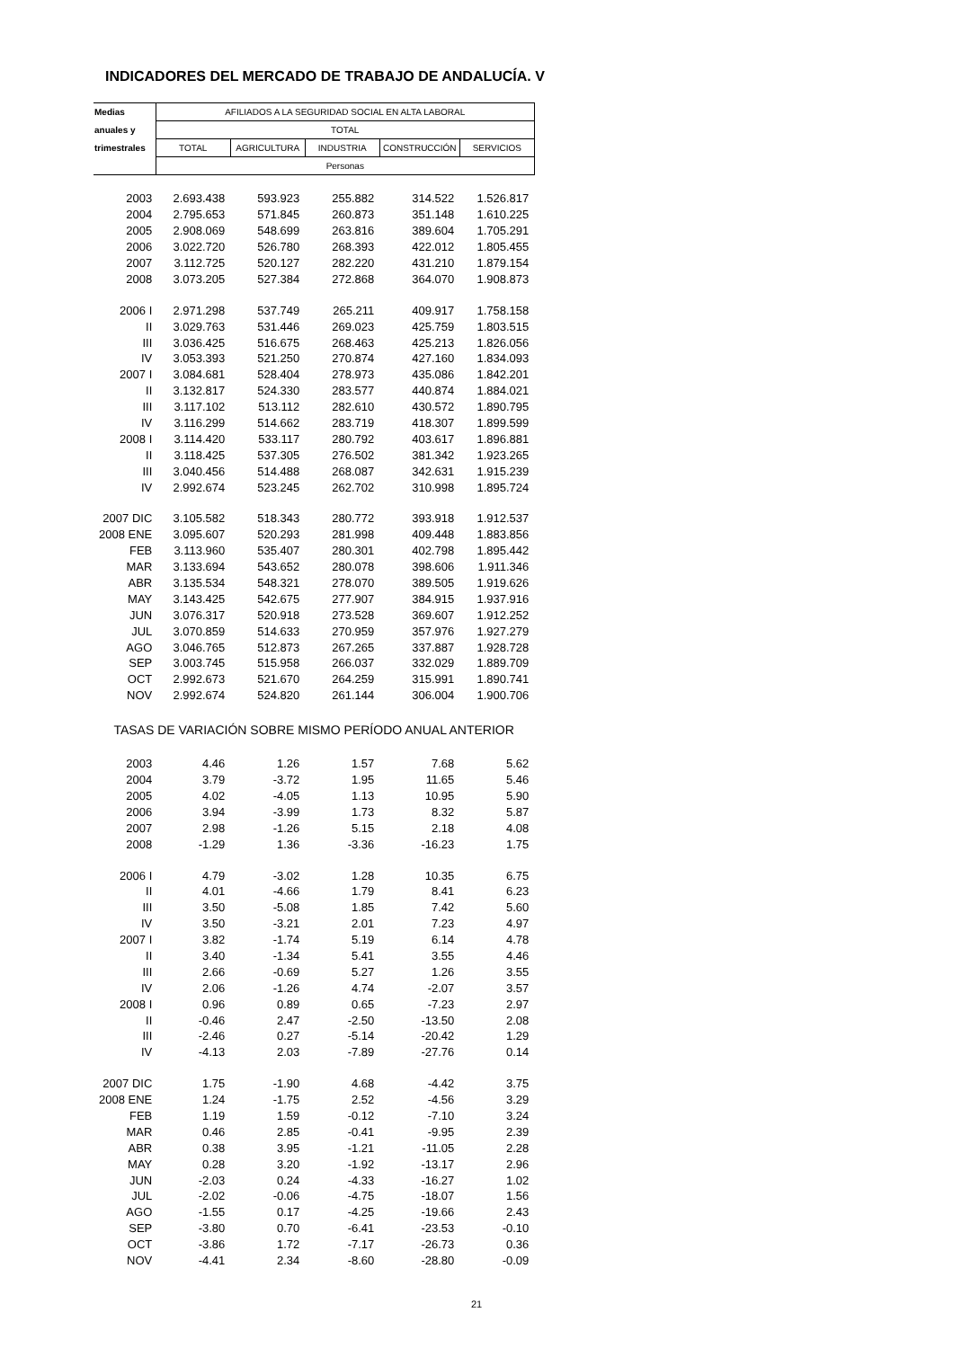INDICADORES DEL MERCADO DE TRABAJO DE ANDALUCÍA. V
| Medias | AFILIADOS A LA SEGURIDAD SOCIAL EN ALTA LABORAL | | | | |
| --- | --- | --- | --- | --- | --- |
| anuales y | TOTAL | | | | |
| trimestrales | TOTAL | AGRICULTURA | INDUSTRIA | CONSTRUCCIÓN | SERVICIOS |
| | Personas | | | | |
| 2003 | 2.693.438 | 593.923 | 255.882 | 314.522 | 1.526.817 |
| 2004 | 2.795.653 | 571.845 | 260.873 | 351.148 | 1.610.225 |
| 2005 | 2.908.069 | 548.699 | 263.816 | 389.604 | 1.705.291 |
| 2006 | 3.022.720 | 526.780 | 268.393 | 422.012 | 1.805.455 |
| 2007 | 3.112.725 | 520.127 | 282.220 | 431.210 | 1.879.154 |
| 2008 | 3.073.205 | 527.384 | 272.868 | 364.070 | 1.908.873 |
| 2006 I | 2.971.298 | 537.749 | 265.211 | 409.917 | 1.758.158 |
| II | 3.029.763 | 531.446 | 269.023 | 425.759 | 1.803.515 |
| III | 3.036.425 | 516.675 | 268.463 | 425.213 | 1.826.056 |
| IV | 3.053.393 | 521.250 | 270.874 | 427.160 | 1.834.093 |
| 2007 I | 3.084.681 | 528.404 | 278.973 | 435.086 | 1.842.201 |
| II | 3.132.817 | 524.330 | 283.577 | 440.874 | 1.884.021 |
| III | 3.117.102 | 513.112 | 282.610 | 430.572 | 1.890.795 |
| IV | 3.116.299 | 514.662 | 283.719 | 418.307 | 1.899.599 |
| 2008 I | 3.114.420 | 533.117 | 280.792 | 403.617 | 1.896.881 |
| II | 3.118.425 | 537.305 | 276.502 | 381.342 | 1.923.265 |
| III | 3.040.456 | 514.488 | 268.087 | 342.631 | 1.915.239 |
| IV | 2.992.674 | 523.245 | 262.702 | 310.998 | 1.895.724 |
| 2007 DIC | 3.105.582 | 518.343 | 280.772 | 393.918 | 1.912.537 |
| 2008 ENE | 3.095.607 | 520.293 | 281.998 | 409.448 | 1.883.856 |
| FEB | 3.113.960 | 535.407 | 280.301 | 402.798 | 1.895.442 |
| MAR | 3.133.694 | 543.652 | 280.078 | 398.606 | 1.911.346 |
| ABR | 3.135.534 | 548.321 | 278.070 | 389.505 | 1.919.626 |
| MAY | 3.143.425 | 542.675 | 277.907 | 384.915 | 1.937.916 |
| JUN | 3.076.317 | 520.918 | 273.528 | 369.607 | 1.912.252 |
| JUL | 3.070.859 | 514.633 | 270.959 | 357.976 | 1.927.279 |
| AGO | 3.046.765 | 512.873 | 267.265 | 337.887 | 1.928.728 |
| SEP | 3.003.745 | 515.958 | 266.037 | 332.029 | 1.889.709 |
| OCT | 2.992.673 | 521.670 | 264.259 | 315.991 | 1.890.741 |
| NOV | 2.992.674 | 524.820 | 261.144 | 306.004 | 1.900.706 |
| TASAS DE VARIACIÓN SOBRE MISMO PERÍODO ANUAL ANTERIOR | | | | | |
| 2003 | 4.46 | 1.26 | 1.57 | 7.68 | 5.62 |
| 2004 | 3.79 | -3.72 | 1.95 | 11.65 | 5.46 |
| 2005 | 4.02 | -4.05 | 1.13 | 10.95 | 5.90 |
| 2006 | 3.94 | -3.99 | 1.73 | 8.32 | 5.87 |
| 2007 | 2.98 | -1.26 | 5.15 | 2.18 | 4.08 |
| 2008 | -1.29 | 1.36 | -3.36 | -16.23 | 1.75 |
| 2006 I | 4.79 | -3.02 | 1.28 | 10.35 | 6.75 |
| II | 4.01 | -4.66 | 1.79 | 8.41 | 6.23 |
| III | 3.50 | -5.08 | 1.85 | 7.42 | 5.60 |
| IV | 3.50 | -3.21 | 2.01 | 7.23 | 4.97 |
| 2007 I | 3.82 | -1.74 | 5.19 | 6.14 | 4.78 |
| II | 3.40 | -1.34 | 5.41 | 3.55 | 4.46 |
| III | 2.66 | -0.69 | 5.27 | 1.26 | 3.55 |
| IV | 2.06 | -1.26 | 4.74 | -2.07 | 3.57 |
| 2008 I | 0.96 | 0.89 | 0.65 | -7.23 | 2.97 |
| II | -0.46 | 2.47 | -2.50 | -13.50 | 2.08 |
| III | -2.46 | 0.27 | -5.14 | -20.42 | 1.29 |
| IV | -4.13 | 2.03 | -7.89 | -27.76 | 0.14 |
| 2007 DIC | 1.75 | -1.90 | 4.68 | -4.42 | 3.75 |
| 2008 ENE | 1.24 | -1.75 | 2.52 | -4.56 | 3.29 |
| FEB | 1.19 | 1.59 | -0.12 | -7.10 | 3.24 |
| MAR | 0.46 | 2.85 | -0.41 | -9.95 | 2.39 |
| ABR | 0.38 | 3.95 | -1.21 | -11.05 | 2.28 |
| MAY | 0.28 | 3.20 | -1.92 | -13.17 | 2.96 |
| JUN | -2.03 | 0.24 | -4.33 | -16.27 | 1.02 |
| JUL | -2.02 | -0.06 | -4.75 | -18.07 | 1.56 |
| AGO | -1.55 | 0.17 | -4.25 | -19.66 | 2.43 |
| SEP | -3.80 | 0.70 | -6.41 | -23.53 | -0.10 |
| OCT | -3.86 | 1.72 | -7.17 | -26.73 | 0.36 |
| NOV | -4.41 | 2.34 | -8.60 | -28.80 | -0.09 |
21